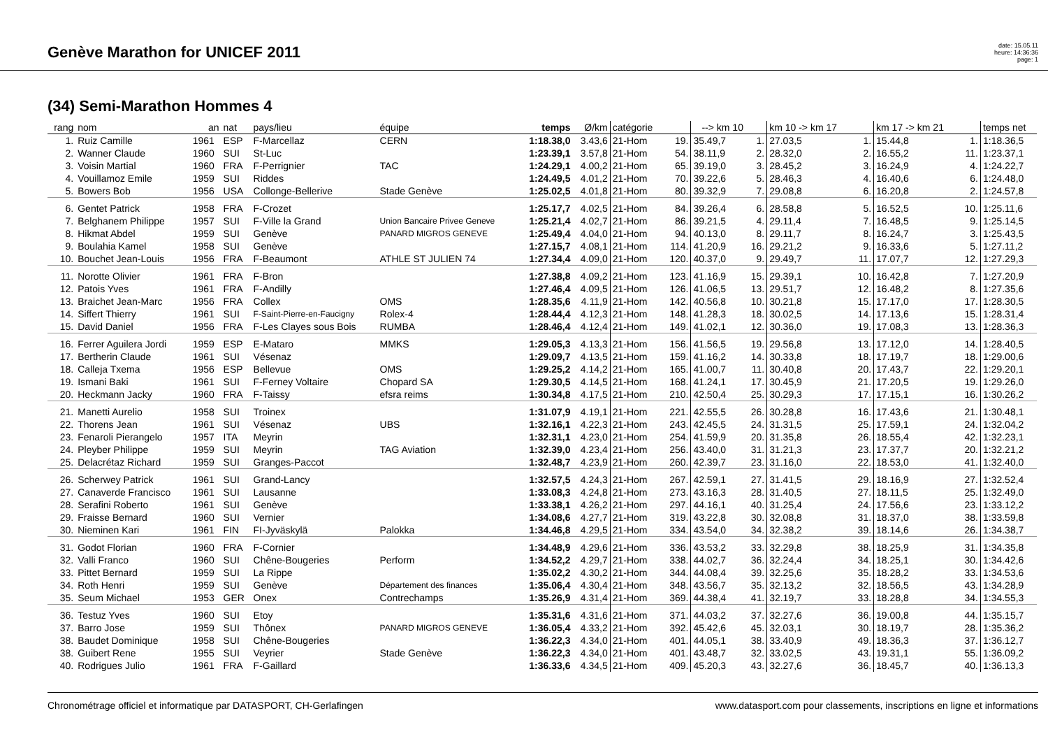Genève Marathon for UNICEF 2011
date: 15.05.11
heure: 14:36:36
page: 1
(34) Semi-Marathon Hommes 4
| rang | nom | an | nat | pays/lieu | équipe | temps | Ø/km | catégorie | | --> km 10 | | km 10 -> km 17 | | km 17 -> km 21 | | temps net |
| --- | --- | --- | --- | --- | --- | --- | --- | --- | --- | --- | --- | --- | --- | --- | --- | --- |
| 1. | Ruiz Camille | 1961 | ESP | F-Marcellaz | CERN | 1:18.38,0 | 3.43,6 | 21-Hom | 19. | 35.49,7 | 1. | 27.03,5 | 1. | 15.44,8 | 1. | 1:18.36,5 |
| 2. | Wanner Claude | 1960 | SUI | St-Luc | | 1:23.39,1 | 3.57,8 | 21-Hom | 54. | 38.11,9 | 2. | 28.32,0 | 2. | 16.55,2 | 11. | 1:23.37,1 |
| 3. | Voisin Martial | 1960 | FRA | F-Perrignier | TAC | 1:24.29,1 | 4.00,2 | 21-Hom | 65. | 39.19,0 | 3. | 28.45,2 | 3. | 16.24,9 | 4. | 1:24.22,7 |
| 4. | Vouillamoz Emile | 1959 | SUI | Riddes | | 1:24.49,5 | 4.01,2 | 21-Hom | 70. | 39.22,6 | 5. | 28.46,3 | 4. | 16.40,6 | 6. | 1:24.48,0 |
| 5. | Bowers Bob | 1956 | USA | Collonge-Bellerive | Stade Genève | 1:25.02,5 | 4.01,8 | 21-Hom | 80. | 39.32,9 | 7. | 29.08,8 | 6. | 16.20,8 | 2. | 1:24.57,8 |
| 6. | Gentet Patrick | 1958 | FRA | F-Crozet | | 1:25.17,7 | 4.02,5 | 21-Hom | 84. | 39.26,4 | 6. | 28.58,8 | 5. | 16.52,5 | 10. | 1:25.11,6 |
| 7. | Belghanem Philippe | 1957 | SUI | F-Ville la Grand | Union Bancaire Privee Geneve | 1:25.21,4 | 4.02,7 | 21-Hom | 86. | 39.21,5 | 4. | 29.11,4 | 7. | 16.48,5 | 9. | 1:25.14,5 |
| 8. | Hikmat Abdel | 1959 | SUI | Genève | PANARD MIGROS GENEVE | 1:25.49,4 | 4.04,0 | 21-Hom | 94. | 40.13,0 | 8. | 29.11,7 | 8. | 16.24,7 | 3. | 1:25.43,5 |
| 9. | Boulahia Kamel | 1958 | SUI | Genève | | 1:27.15,7 | 4.08,1 | 21-Hom | 114. | 41.20,9 | 16. | 29.21,2 | 9. | 16.33,6 | 5. | 1:27.11,2 |
| 10. | Bouchet Jean-Louis | 1956 | FRA | F-Beaumont | ATHLE ST JULIEN 74 | 1:27.34,4 | 4.09,0 | 21-Hom | 120. | 40.37,0 | 9. | 29.49,7 | 11. | 17.07,7 | 12. | 1:27.29,3 |
| 11. | Norotte Olivier | 1961 | FRA | F-Bron | | 1:27.38,8 | 4.09,2 | 21-Hom | 123. | 41.16,9 | 15. | 29.39,1 | 10. | 16.42,8 | 7. | 1:27.20,9 |
| 12. | Patois Yves | 1961 | FRA | F-Andilly | | 1:27.46,4 | 4.09,5 | 21-Hom | 126. | 41.06,5 | 13. | 29.51,7 | 12. | 16.48,2 | 8. | 1:27.35,6 |
| 13. | Braichet Jean-Marc | 1956 | FRA | Collex | OMS | 1:28.35,6 | 4.11,9 | 21-Hom | 142. | 40.56,8 | 10. | 30.21,8 | 15. | 17.17,0 | 17. | 1:28.30,5 |
| 14. | Siffert Thierry | 1961 | SUI | F-Saint-Pierre-en-Faucigny | Rolex-4 | 1:28.44,4 | 4.12,3 | 21-Hom | 148. | 41.28,3 | 18. | 30.02,5 | 14. | 17.13,6 | 15. | 1:28.31,4 |
| 15. | David Daniel | 1956 | FRA | F-Les Clayes sous Bois | RUMBA | 1:28.46,4 | 4.12,4 | 21-Hom | 149. | 41.02,1 | 12. | 30.36,0 | 19. | 17.08,3 | 13. | 1:28.36,3 |
| 16. | Ferrer Aguilera Jordi | 1959 | ESP | E-Mataro | MMKS | 1:29.05,3 | 4.13,3 | 21-Hom | 156. | 41.56,5 | 19. | 29.56,8 | 13. | 17.12,0 | 14. | 1:28.40,5 |
| 17. | Bertherin Claude | 1961 | SUI | Vésenaz | | 1:29.09,7 | 4.13,5 | 21-Hom | 159. | 41.16,2 | 14. | 30.33,8 | 18. | 17.19,7 | 18. | 1:29.00,6 |
| 18. | Calleja Txema | 1956 | ESP | Bellevue | OMS | 1:29.25,2 | 4.14,2 | 21-Hom | 165. | 41.00,7 | 11. | 30.40,8 | 20. | 17.43,7 | 22. | 1:29.20,1 |
| 19. | Ismani Baki | 1961 | SUI | F-Ferney Voltaire | Chopard SA | 1:29.30,5 | 4.14,5 | 21-Hom | 168. | 41.24,1 | 17. | 30.45,9 | 21. | 17.20,5 | 19. | 1:29.26,0 |
| 20. | Heckmann Jacky | 1960 | FRA | F-Taissy | efsra reims | 1:30.34,8 | 4.17,5 | 21-Hom | 210. | 42.50,4 | 25. | 30.29,3 | 17. | 17.15,1 | 16. | 1:30.26,2 |
| 21. | Manetti Aurelio | 1958 | SUI | Troinex | | 1:31.07,9 | 4.19,1 | 21-Hom | 221. | 42.55,5 | 26. | 30.28,8 | 16. | 17.43,6 | 21. | 1:30.48,1 |
| 22. | Thorens Jean | 1961 | SUI | Vésenaz | UBS | 1:32.16,1 | 4.22,3 | 21-Hom | 243. | 42.45,5 | 24. | 31.31,5 | 25. | 17.59,1 | 24. | 1:32.04,2 |
| 23. | Fenaroli Pierangelo | 1957 | ITA | Meyrin | | 1:32.31,1 | 4.23,0 | 21-Hom | 254. | 41.59,9 | 20. | 31.35,8 | 26. | 18.55,4 | 42. | 1:32.23,1 |
| 24. | Pleyber Philippe | 1959 | SUI | Meyrin | TAG Aviation | 1:32.39,0 | 4.23,4 | 21-Hom | 256. | 43.40,0 | 31. | 31.21,3 | 23. | 17.37,7 | 20. | 1:32.21,2 |
| 25. | Delacrétaz Richard | 1959 | SUI | Granges-Paccot | | 1:32.48,7 | 4.23,9 | 21-Hom | 260. | 42.39,7 | 23. | 31.16,0 | 22. | 18.53,0 | 41. | 1:32.40,0 |
| 26. | Scherwey Patrick | 1961 | SUI | Grand-Lancy | | 1:32.57,5 | 4.24,3 | 21-Hom | 267. | 42.59,1 | 27. | 31.41,5 | 29. | 18.16,9 | 27. | 1:32.52,4 |
| 27. | Canaverde Francisco | 1961 | SUI | Lausanne | | 1:33.08,3 | 4.24,8 | 21-Hom | 273. | 43.16,3 | 28. | 31.40,5 | 27. | 18.11,5 | 25. | 1:32.49,0 |
| 28. | Serafini Roberto | 1961 | SUI | Genève | | 1:33.38,1 | 4.26,2 | 21-Hom | 297. | 44.16,1 | 40. | 31.25,4 | 24. | 17.56,6 | 23. | 1:33.12,2 |
| 29. | Fraisse Bernard | 1960 | SUI | Vernier | | 1:34.08,6 | 4.27,7 | 21-Hom | 319. | 43.22,8 | 30. | 32.08,8 | 31. | 18.37,0 | 38. | 1:33.59,8 |
| 30. | Nieminen Kari | 1961 | FIN | FI-Jyväskylä | Palokka | 1:34.46,8 | 4.29,5 | 21-Hom | 334. | 43.54,0 | 34. | 32.38,2 | 39. | 18.14,6 | 26. | 1:34.38,7 |
| 31. | Godot Florian | 1960 | FRA | F-Cornier | | 1:34.48,9 | 4.29,6 | 21-Hom | 336. | 43.53,2 | 33. | 32.29,8 | 38. | 18.25,9 | 31. | 1:34.35,8 |
| 32. | Valli Franco | 1960 | SUI | Chêne-Bougeries | Perform | 1:34.52,2 | 4.29,7 | 21-Hom | 338. | 44.02,7 | 36. | 32.24,4 | 34. | 18.25,1 | 30. | 1:34.42,6 |
| 33. | Pittet Bernard | 1959 | SUI | La Rippe | | 1:35.02,2 | 4.30,2 | 21-Hom | 344. | 44.08,4 | 39. | 32.25,6 | 35. | 18.28,2 | 33. | 1:34.53,6 |
| 34. | Roth Henri | 1959 | SUI | Genève | Département des finances | 1:35.06,4 | 4.30,4 | 21-Hom | 348. | 43.56,7 | 35. | 32.13,2 | 32. | 18.56,5 | 43. | 1:34.28,9 |
| 35. | Seum Michael | 1953 | GER | Onex | Contrechamps | 1:35.26,9 | 4.31,4 | 21-Hom | 369. | 44.38,4 | 41. | 32.19,7 | 33. | 18.28,8 | 34. | 1:34.55,3 |
| 36. | Testuz Yves | 1960 | SUI | Etoy | | 1:35.31,6 | 4.31,6 | 21-Hom | 371. | 44.03,2 | 37. | 32.27,6 | 36. | 19.00,8 | 44. | 1:35.15,7 |
| 37. | Barro Jose | 1959 | SUI | Thônex | PANARD MIGROS GENEVE | 1:36.05,4 | 4.33,2 | 21-Hom | 392. | 45.42,6 | 45. | 32.03,1 | 30. | 18.19,7 | 28. | 1:35.36,2 |
| 38. | Baudet Dominique | 1958 | SUI | Chêne-Bougeries | | 1:36.22,3 | 4.34,0 | 21-Hom | 401. | 44.05,1 | 38. | 33.40,9 | 49. | 18.36,3 | 37. | 1:36.12,7 |
| 38. | Guibert Rene | 1955 | SUI | Veyrier | Stade Genève | 1:36.22,3 | 4.34,0 | 21-Hom | 401. | 43.48,7 | 32. | 33.02,5 | 43. | 19.31,1 | 55. | 1:36.09,2 |
| 40. | Rodrigues Julio | 1961 | FRA | F-Gaillard | | 1:36.33,6 | 4.34,5 | 21-Hom | 409. | 45.20,3 | 43. | 32.27,6 | 36. | 18.45,7 | 40. | 1:36.13,3 |
Chronométrage officiel et informatique par DATASPORT, CH-Gerlafingen www.datasport.com pour classements, inscriptions en ligne et informations